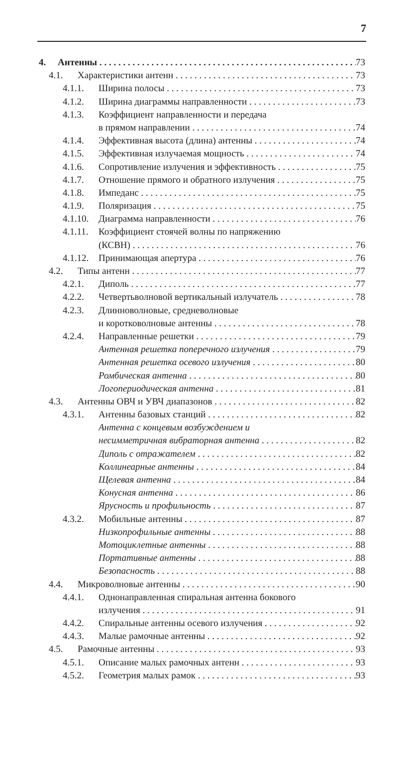7
4. Антенны 73
4.1. Характеристики антенн 73
4.1.1. Ширина полосы 73
4.1.2. Ширина диаграммы направленности 73
4.1.3. Коэффициент направленности и передача
в прямом направлении 74
4.1.4. Эффективная высота (длина) антенны 74
4.1.5. Эффективная излучаемая мощность 74
4.1.6. Сопротивление излучения и эффективность 75
4.1.7. Отношение прямого и обратного излучения 75
4.1.8. Импеданс 75
4.1.9. Поляризация 75
4.1.10. Диаграмма направленности 76
4.1.11. Коэффициент стоячей волны по напряжению
(КСВН) 76
4.1.12. Принимающая апертура 76
4.2. Типы антенн 77
4.2.1. Диполь 77
4.2.2. Четвертьволновой вертикальный излучатель 78
4.2.3. Длинноволновые, средневолновые
и коротковолновые антенны 78
4.2.4. Направленные решетки 79
Антенная решетка поперечного излучения 79
Антенная решетка осевого излучения 80
Ромбическая антенна 80
Логопериодическая антенна 81
4.3. Антенны ОВЧ и УВЧ диапазонов 82
4.3.1. Антенны базовых станций 82
Антенна с концевым возбуждением и
несимметричная вибраторная антенна 82
Диполь с отражателем 82
Коллинеарные антенны 84
Щелевая антенна 84
Конусная антенна 86
Ярусность и профильность 87
4.3.2. Мобильные антенны 87
Низкопрофильные антенны 88
Мотоциклетные антенны 88
Портативные антенны 88
Безопасность 88
4.4. Микроволновые антенны 90
4.4.1. Однонаправленная спиральная антенна бокового
излучения 91
4.4.2. Спиральные антенны осевого излучения 92
4.4.3. Малые рамочные антенны 92
4.5. Рамочные антенны 93
4.5.1. Описание малых рамочных антенн 93
4.5.2. Геометрия малых рамок 93